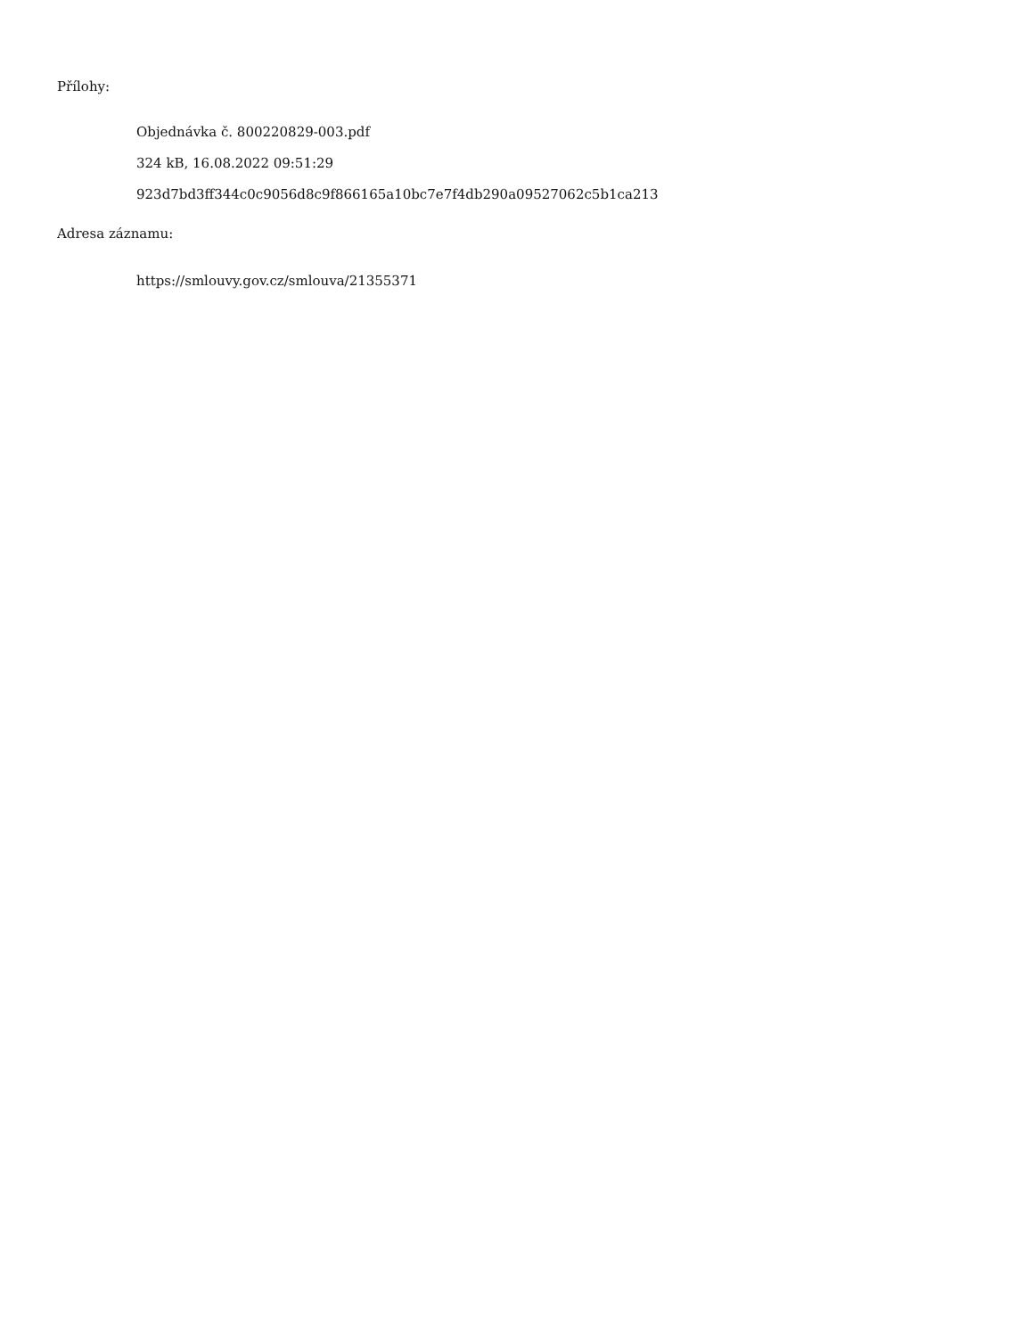Přílohy:
Objednávka č. 800220829-003.pdf
324 kB, 16.08.2022 09:51:29
923d7bd3ff344c0c9056d8c9f866165a10bc7e7f4db290a09527062c5b1ca213
Adresa záznamu:
https://smlouvy.gov.cz/smlouva/21355371